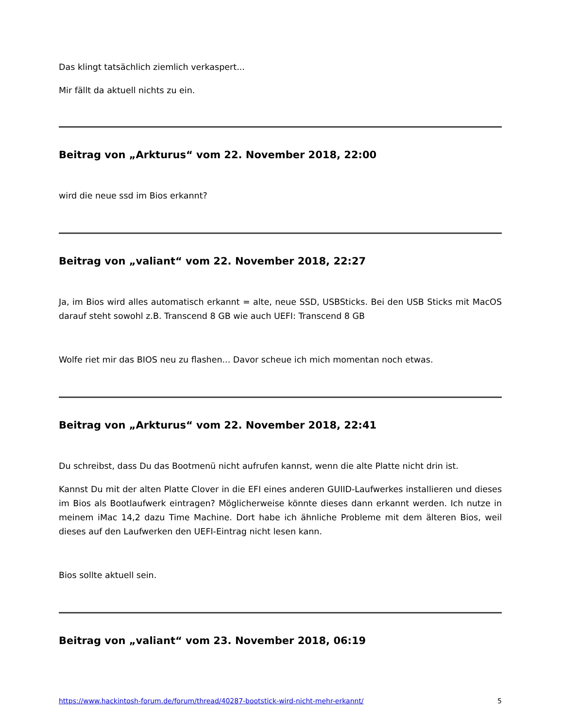Das klingt tatsächlich ziemlich verkaspert...
Mir fällt da aktuell nichts zu ein.
Beitrag von „Arkturus“ vom 22. November 2018, 22:00
wird die neue ssd im Bios erkannt?
Beitrag von „valiant“ vom 22. November 2018, 22:27
Ja, im Bios wird alles automatisch erkannt = alte, neue SSD, USBSticks. Bei den USB Sticks mit MacOS darauf steht sowohl z.B. Transcend 8 GB wie auch UEFI: Transcend 8 GB
Wolfe riet mir das BIOS neu zu flashen... Davor scheue ich mich momentan noch etwas.
Beitrag von „Arkturus“ vom 22. November 2018, 22:41
Du schreibst, dass Du das Bootmenü nicht aufrufen kannst, wenn die alte Platte nicht drin ist.
Kannst Du mit der alten Platte Clover in die EFI eines anderen GUIID-Laufwerkes installieren und dieses im Bios als Bootlaufwerk eintragen? Möglicherweise könnte dieses dann erkannt werden. Ich nutze in meinem iMac 14,2 dazu Time Machine. Dort habe ich ähnliche Probleme mit dem älteren Bios, weil dieses auf den Laufwerken den UEFI-Eintrag nicht lesen kann.
Bios sollte aktuell sein.
Beitrag von „valiant“ vom 23. November 2018, 06:19
https://www.hackintosh-forum.de/forum/thread/40287-bootstick-wird-nicht-mehr-erkannt/ 5